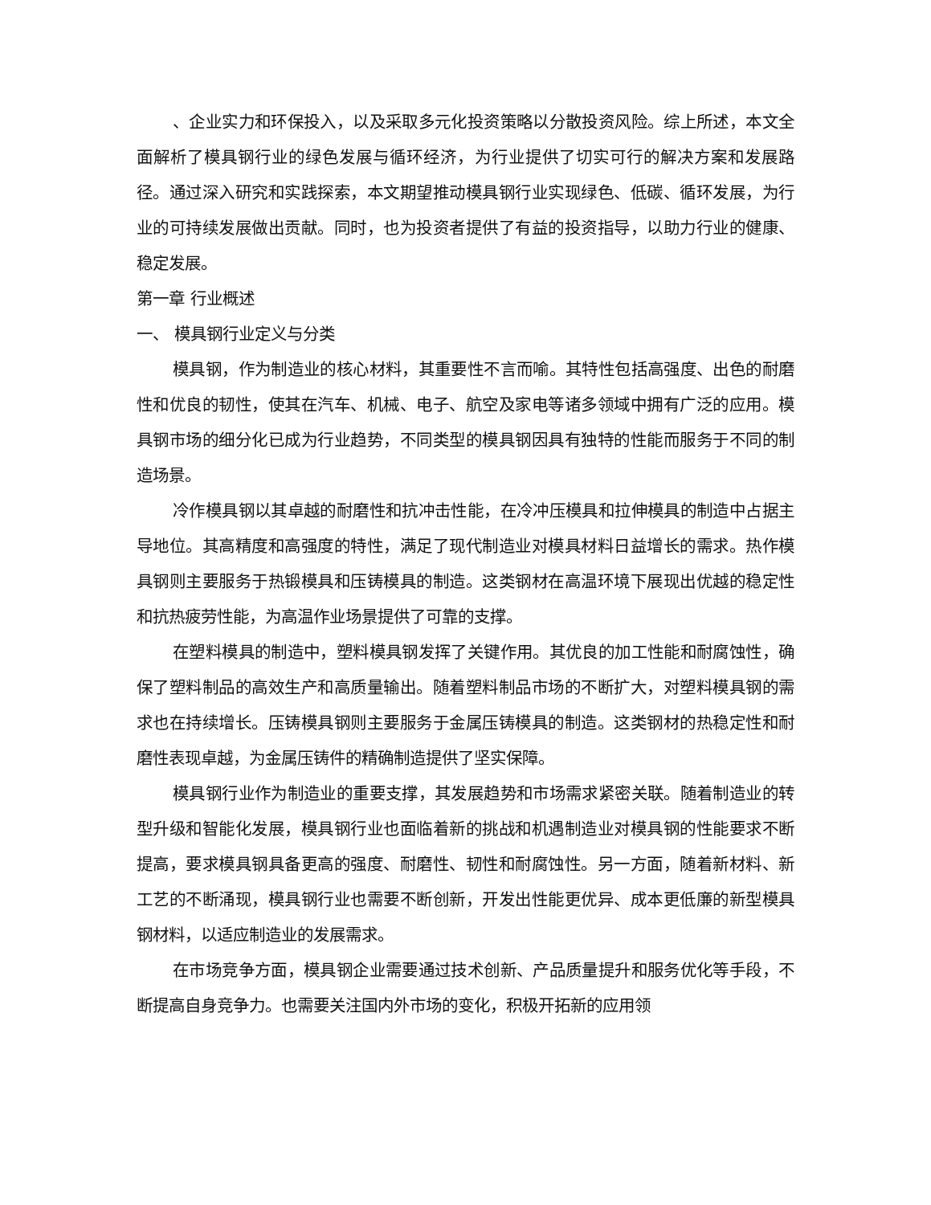、企业实力和环保投入，以及采取多元化投资策略以分散投资风险。综上所述，本文全面解析了模具钢行业的绿色发展与循环经济，为行业提供了切实可行的解决方案和发展路径。通过深入研究和实践探索，本文期望推动模具钢行业实现绿色、低碳、循环发展，为行业的可持续发展做出贡献。同时，也为投资者提供了有益的投资指导，以助力行业的健康、稳定发展。
第一章 行业概述
一、 模具钢行业定义与分类
模具钢，作为制造业的核心材料，其重要性不言而喻。其特性包括高强度、出色的耐磨性和优良的韧性，使其在汽车、机械、电子、航空及家电等诸多领域中拥有广泛的应用。模具钢市场的细分化已成为行业趋势，不同类型的模具钢因具有独特的性能而服务于不同的制造场景。
冷作模具钢以其卓越的耐磨性和抗冲击性能，在冷冲压模具和拉伸模具的制造中占据主导地位。其高精度和高强度的特性，满足了现代制造业对模具材料日益增长的需求。热作模具钢则主要服务于热锻模具和压铸模具的制造。这类钢材在高温环境下展现出优越的稳定性和抗热疲劳性能，为高温作业场景提供了可靠的支撑。
在塑料模具的制造中，塑料模具钢发挥了关键作用。其优良的加工性能和耐腐蚀性，确保了塑料制品的高效生产和高质量输出。随着塑料制品市场的不断扩大，对塑料模具钢的需求也在持续增长。压铸模具钢则主要服务于金属压铸模具的制造。这类钢材的热稳定性和耐磨性表现卓越，为金属压铸件的精确制造提供了坚实保障。
模具钢行业作为制造业的重要支撑，其发展趋势和市场需求紧密关联。随着制造业的转型升级和智能化发展，模具钢行业也面临着新的挑战和机遇制造业对模具钢的性能要求不断提高，要求模具钢具备更高的强度、耐磨性、韧性和耐腐蚀性。另一方面，随着新材料、新工艺的不断涌现，模具钢行业也需要不断创新，开发出性能更优异、成本更低廉的新型模具钢材料，以适应制造业的发展需求。
在市场竞争方面，模具钢企业需要通过技术创新、产品质量提升和服务优化等手段，不断提高自身竞争力。也需要关注国内外市场的变化，积极开拓新的应用领